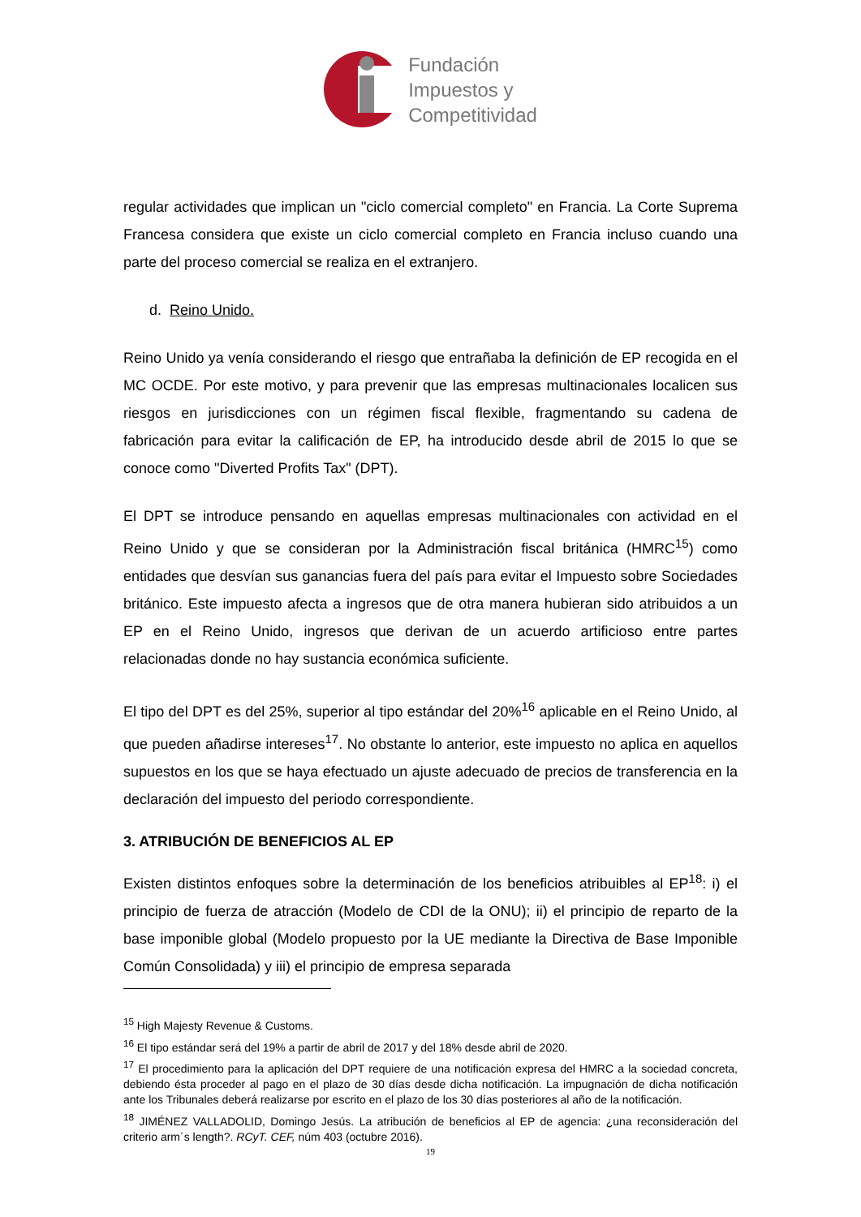Fundación
Impuestos y
Competitividad
regular actividades que implican un "ciclo comercial completo" en Francia. La Corte Suprema Francesa considera que existe un ciclo comercial completo en Francia incluso cuando una parte del proceso comercial se realiza en el extranjero.
d. Reino Unido.
Reino Unido ya venía considerando el riesgo que entrañaba la definición de EP recogida en el MC OCDE. Por este motivo, y para prevenir que las empresas multinacionales localicen sus riesgos en jurisdicciones con un régimen fiscal flexible, fragmentando su cadena de fabricación para evitar la calificación de EP, ha introducido desde abril de 2015 lo que se conoce como "Diverted Profits Tax" (DPT).
El DPT se introduce pensando en aquellas empresas multinacionales con actividad en el Reino Unido y que se consideran por la Administración fiscal británica (HMRC<sup>15</sup>) como entidades que desvían sus ganancias fuera del país para evitar el Impuesto sobre Sociedades británico. Este impuesto afecta a ingresos que de otra manera hubieran sido atribuidos a un EP en el Reino Unido, ingresos que derivan de un acuerdo artificioso entre partes relacionadas donde no hay sustancia económica suficiente.
El tipo del DPT es del 25%, superior al tipo estándar del 20%<sup>16</sup> aplicable en el Reino Unido, al que pueden añadirse intereses<sup>17</sup>. No obstante lo anterior, este impuesto no aplica en aquellos supuestos en los que se haya efectuado un ajuste adecuado de precios de transferencia en la declaración del impuesto del periodo correspondiente.
3. ATRIBUCIÓN DE BENEFICIOS AL EP
Existen distintos enfoques sobre la determinación de los beneficios atribuibles al EP<sup>18</sup>: i) el principio de fuerza de atracción (Modelo de CDI de la ONU); ii) el principio de reparto de la base imponible global (Modelo propuesto por la UE mediante la Directiva de Base Imponible Común Consolidada) y iii) el principio de empresa separada
<sup>15</sup> High Majesty Revenue & Customs.
<sup>16</sup> El tipo estándar será del 19% a partir de abril de 2017 y del 18% desde abril de 2020.
<sup>17</sup> El procedimiento para la aplicación del DPT requiere de una notificación expresa del HMRC a la sociedad concreta, debiendo ésta proceder al pago en el plazo de 30 días desde dicha notificación. La impugnación de dicha notificación ante los Tribunales deberá realizarse por escrito en el plazo de los 30 días posteriores al año de la notificación.
<sup>18</sup> JIMÉNEZ VALLADOLID, Domingo Jesús. La atribución de beneficios al EP de agencia: ¿una reconsideración del criterio arm´s length?. RCyT. CEF, núm 403 (octubre 2016).
19